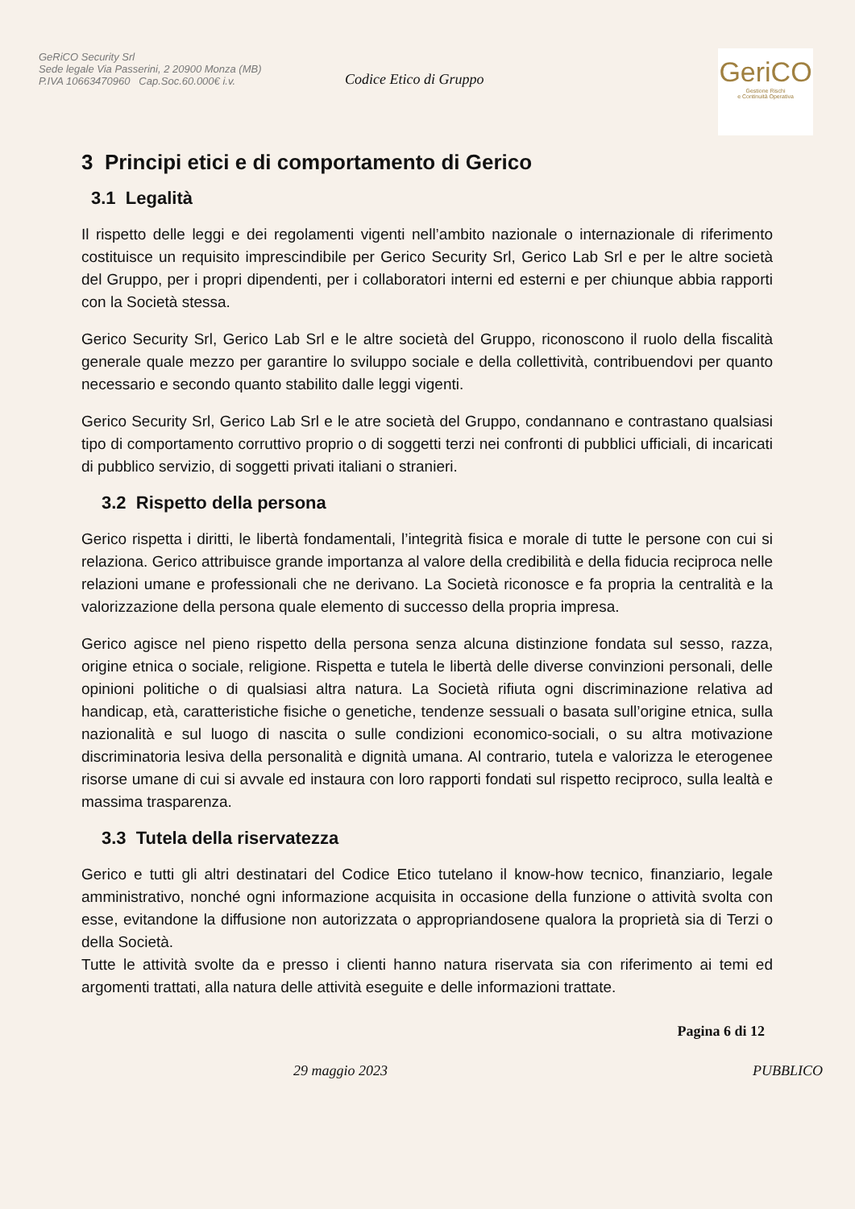GeRiCO Security Srl
Sede legale Via Passerini, 2 20900 Monza (MB)
P.IVA 10663470960 Cap.Soc.60.000€ i.v.
Codice Etico di Gruppo
GeriCO
Gestione Rischi
e Continuità Operativa
3 Principi etici e di comportamento di Gerico
3.1 Legalità
Il rispetto delle leggi e dei regolamenti vigenti nell’ambito nazionale o internazionale di riferimento costituisce un requisito imprescindibile per Gerico Security Srl, Gerico Lab Srl e per le altre società del Gruppo, per i propri dipendenti, per i collaboratori interni ed esterni e per chiunque abbia rapporti con la Società stessa.
Gerico Security Srl, Gerico Lab Srl e le altre società del Gruppo, riconoscono il ruolo della fiscalità generale quale mezzo per garantire lo sviluppo sociale e della collettività, contribuendovi per quanto necessario e secondo quanto stabilito dalle leggi vigenti.
Gerico Security Srl, Gerico Lab Srl e le atre società del Gruppo, condannano e contrastano qualsiasi tipo di comportamento corruttivo proprio o di soggetti terzi nei confronti di pubblici ufficiali, di incaricati di pubblico servizio, di soggetti privati italiani o stranieri.
3.2 Rispetto della persona
Gerico rispetta i diritti, le libertà fondamentali, l’integrità fisica e morale di tutte le persone con cui si relaziona. Gerico attribuisce grande importanza al valore della credibilità e della fiducia reciproca nelle relazioni umane e professionali che ne derivano. La Società riconosce e fa propria la centralità e la valorizzazione della persona quale elemento di successo della propria impresa.
Gerico agisce nel pieno rispetto della persona senza alcuna distinzione fondata sul sesso, razza, origine etnica o sociale, religione. Rispetta e tutela le libertà delle diverse convinzioni personali, delle opinioni politiche o di qualsiasi altra natura. La Società rifiuta ogni discriminazione relativa ad handicap, età, caratteristiche fisiche o genetiche, tendenze sessuali o basata sull’origine etnica, sulla nazionalità e sul luogo di nascita o sulle condizioni economico-sociali, o su altra motivazione discriminatoria lesiva della personalità e dignità umana. Al contrario, tutela e valorizza le eterogenee risorse umane di cui si avvale ed instaura con loro rapporti fondati sul rispetto reciproco, sulla lealtà e massima trasparenza.
3.3 Tutela della riservatezza
Gerico e tutti gli altri destinatari del Codice Etico tutelano il know-how tecnico, finanziario, legale amministrativo, nonché ogni informazione acquisita in occasione della funzione o attività svolta con esse, evitandone la diffusione non autorizzata o appropriandosene qualora la proprietà sia di Terzi o della Società.
Tutte le attività svolte da e presso i clienti hanno natura riservata sia con riferimento ai temi ed argomenti trattati, alla natura delle attività eseguite e delle informazioni trattate.
Pagina 6 di 12
29 maggio 2023 PUBBLICO